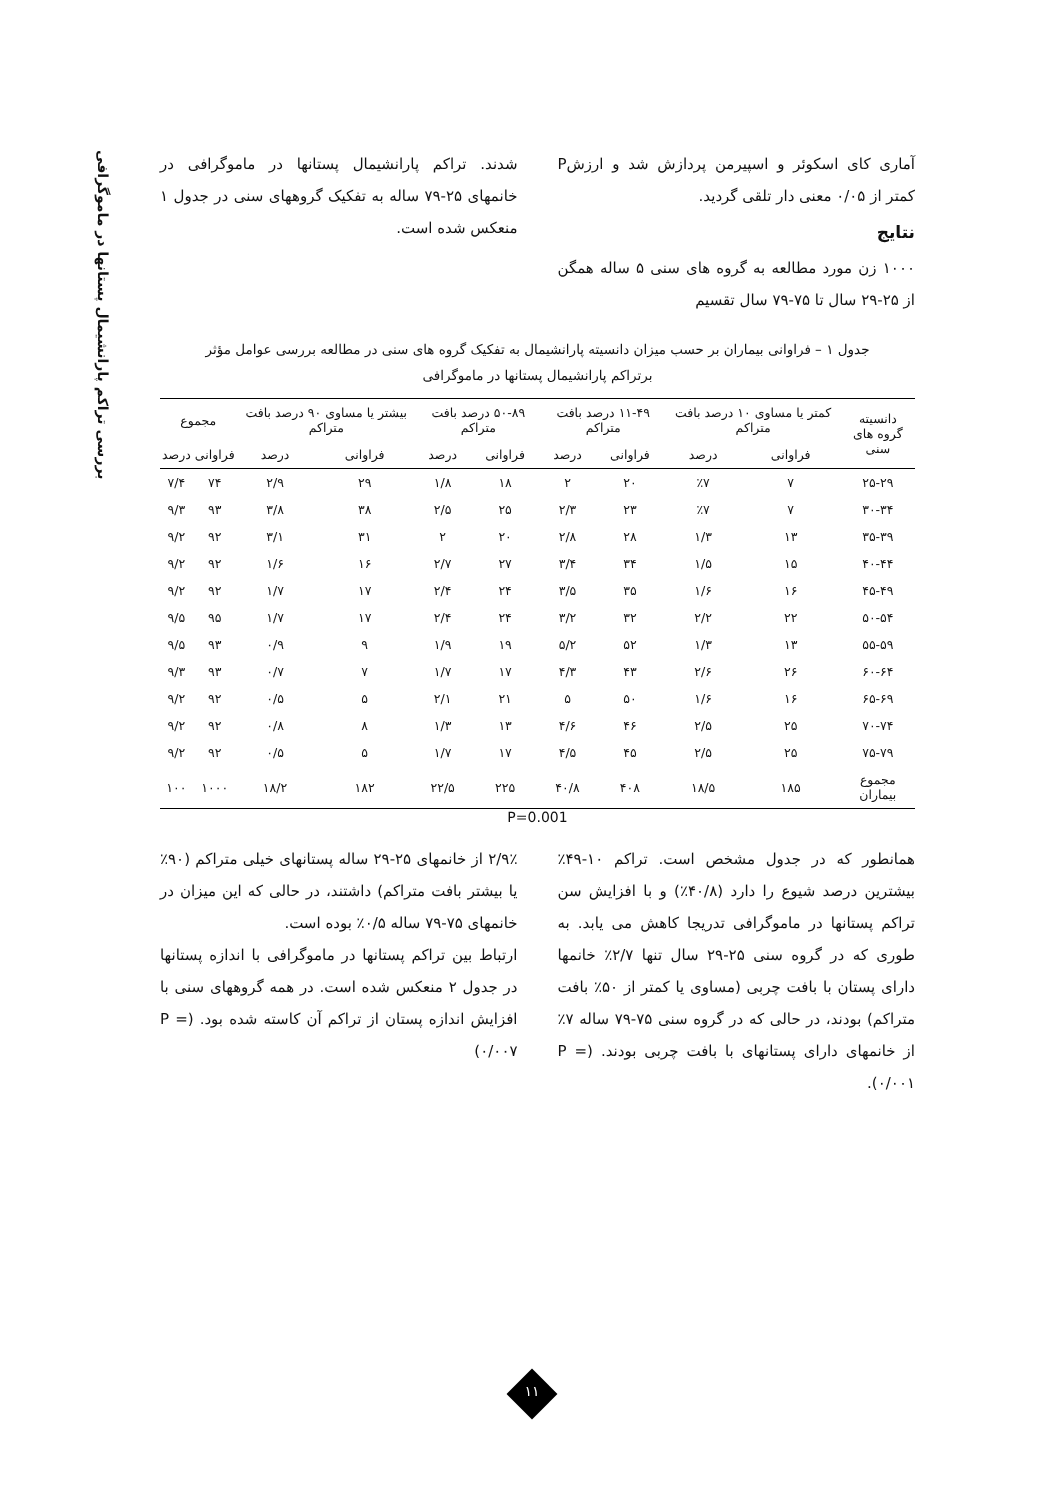بررسی تراکم پارانشیمال پستانها در ماموگرافی
آماری کای اسکوئر و اسپیرمن پردازش شد و ارزشP کمتر از ۰/۰۵ معنی دار تلقی گردید.
نتایج
۱۰۰۰ زن مورد مطالعه به گروه های سنی ۵ ساله همگن از ۲۵-۲۹ سال تا ۷۵-۷۹ سال تقسیم
شدند. تراکم پارانشیمال پستانها در ماموگرافی در خانمهای ۲۵-۷۹ ساله به تفکیک گروههای سنی در جدول ۱ منعکس شده است.
جدول ۱ – فراوانی بیماران بر حسب میزان دانسیته پارانشیمال به تفکیک گروه های سنی در مطالعه بررسی عوامل مؤثر
برتراکم پارانشیمال پستانها در ماموگرافی
| دانسیته گروه های سنی | کمتر یا مساوی ۱۰ درصد بافت متراکم | | ۱۱-۴۹ درصد بافت متراکم | | ۵۰-۸۹ درصد بافت متراکم | | بیشتر یا مساوی ۹۰ درصد بافت متراکم | | مجموع | |
| --- | --- | --- | --- | --- | --- | --- | --- | --- | --- | --- |
| | فراوانی | درصد | فراوانی | درصد | فراوانی | درصد | فراوانی | درصد | فراوانی | درصد |
| ۲۵-۲۹ | ۷ | ٪۷ | ۲۰ | ۲ | ۱۸ | ۱/۸ | ۲۹ | ۲/۹ | ۷۴ | ۷/۴ |
| ۳۰-۳۴ | ۷ | ٪۷ | ۲۳ | ۲/۳ | ۲۵ | ۲/۵ | ۳۸ | ۳/۸ | ۹۳ | ۹/۳ |
| ۳۵-۳۹ | ۱۳ | ۱/۳ | ۲۸ | ۲/۸ | ۲۰ | ۲ | ۳۱ | ۳/۱ | ۹۲ | ۹/۲ |
| ۴۰-۴۴ | ۱۵ | ۱/۵ | ۳۴ | ۳/۴ | ۲۷ | ۲/۷ | ۱۶ | ۱/۶ | ۹۲ | ۹/۲ |
| ۴۵-۴۹ | ۱۶ | ۱/۶ | ۳۵ | ۳/۵ | ۲۴ | ۲/۴ | ۱۷ | ۱/۷ | ۹۲ | ۹/۲ |
| ۵۰-۵۴ | ۲۲ | ۲/۲ | ۳۲ | ۳/۲ | ۲۴ | ۲/۴ | ۱۷ | ۱/۷ | ۹۵ | ۹/۵ |
| ۵۵-۵۹ | ۱۳ | ۱/۳ | ۵۲ | ۵/۲ | ۱۹ | ۱/۹ | ۹ | ۰/۹ | ۹۳ | ۹/۵ |
| ۶۰-۶۴ | ۲۶ | ۲/۶ | ۴۳ | ۴/۳ | ۱۷ | ۱/۷ | ۷ | ۰/۷ | ۹۳ | ۹/۳ |
| ۶۵-۶۹ | ۱۶ | ۱/۶ | ۵۰ | ۵ | ۲۱ | ۲/۱ | ۵ | ۰/۵ | ۹۲ | ۹/۲ |
| ۷۰-۷۴ | ۲۵ | ۲/۵ | ۴۶ | ۴/۶ | ۱۳ | ۱/۳ | ۸ | ۰/۸ | ۹۲ | ۹/۲ |
| ۷۵-۷۹ | ۲۵ | ۲/۵ | ۴۵ | ۴/۵ | ۱۷ | ۱/۷ | ۵ | ۰/۵ | ۹۲ | ۹/۲ |
| مجموع بیماران | ۱۸۵ | ۱۸/۵ | ۴۰۸ | ۴۰/۸ | ۲۲۵ | ۲۲/۵ | ۱۸۲ | ۱۸/۲ | ۱۰۰۰ | ۱۰۰ |
P=0.001
همانطور که در جدول مشخص است. تراکم ۱۰-۴۹٪ بیشترین درصد شیوع را دارد (۴۰/۸٪) و با افزایش سن تراکم پستانها در ماموگرافی تدریجا کاهش می یابد. به طوری که در گروه سنی ۲۵-۲۹ سال تنها ۲/۷٪ خانمها دارای پستان با بافت چربی (مساوی یا کمتر از ۵۰٪ بافت متراکم) بودند، در حالی که در گروه سنی ۷۵-۷۹ ساله ۷٪ از خانمهای دارای پستانهای با بافت چربی بودند. (P = ۰/۰۰۱).
۲/۹٪ از خانمهای ۲۵-۲۹ ساله پستانهای خیلی متراکم (۹۰٪ یا بیشتر بافت متراکم) داشتند، در حالی که این میزان در خانمهای ۷۵-۷۹ ساله ۰/۵٪ بوده است.
ارتباط بین تراکم پستانها در ماموگرافی با اندازه پستانها در جدول ۲ منعکس شده است. در همه گروههای سنی با افزایش اندازه پستان از تراکم آن کاسته شده بود. (P = ۰/۰۰۷)
۱۱